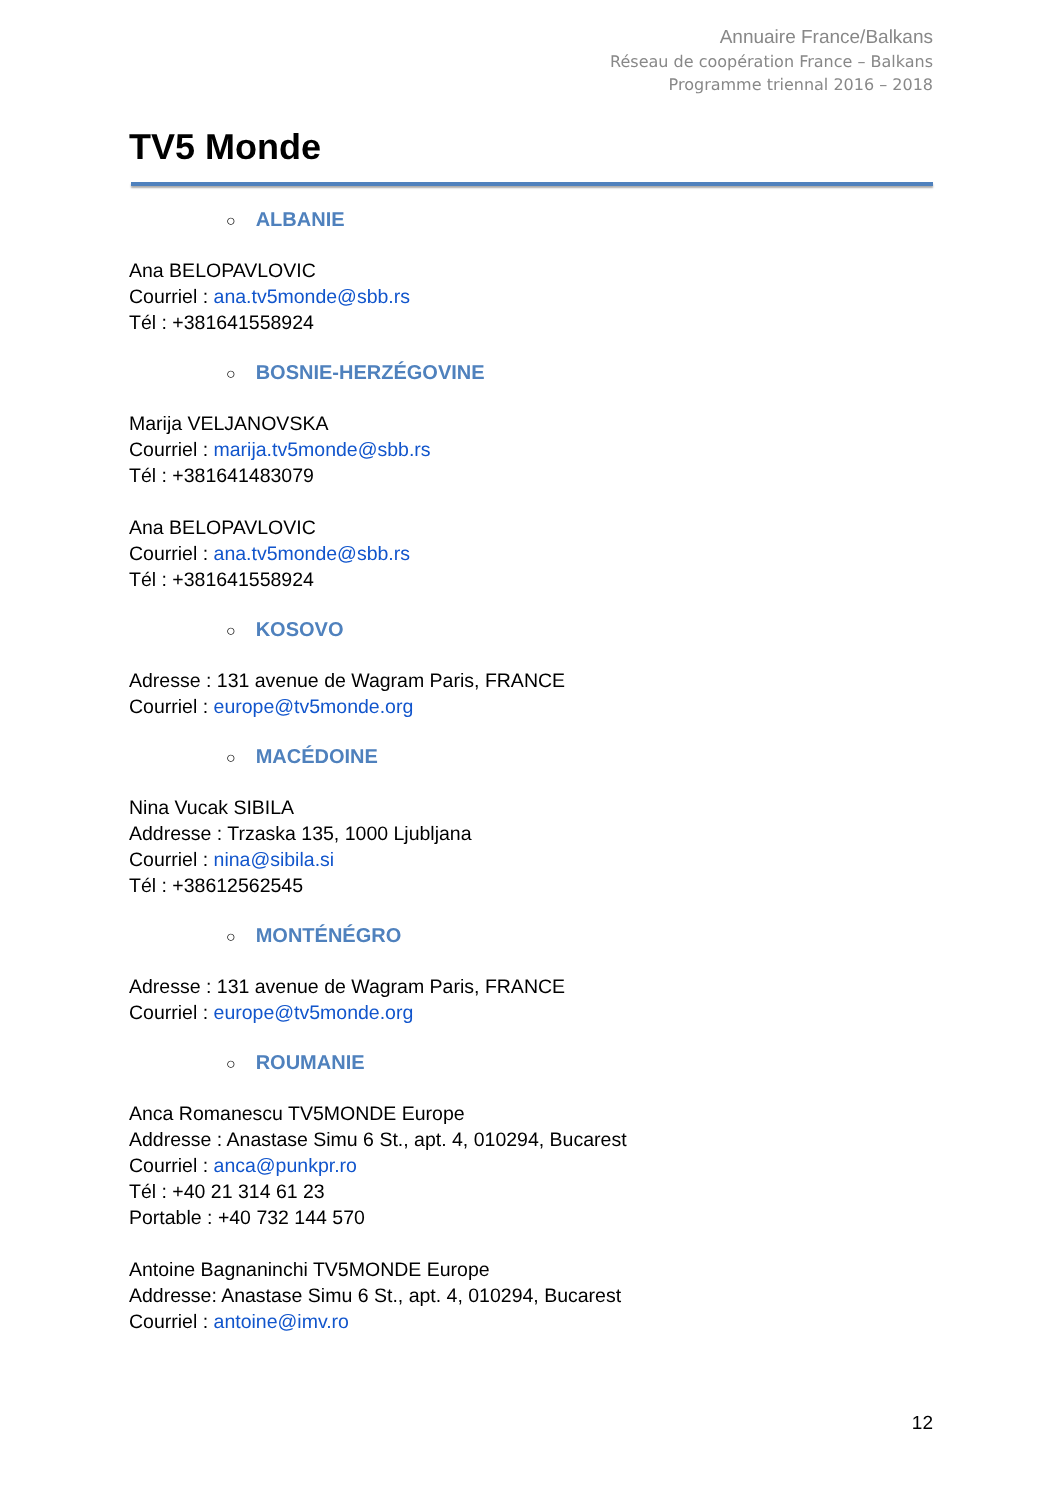Annuaire France/Balkans
Réseau de coopération France – Balkans
Programme triennal 2016 – 2018
TV5 Monde
○ ALBANIE
Ana BELOPAVLOVIC
Courriel : ana.tv5monde@sbb.rs
Tél : +381641558924
○ BOSNIE-HERZÉGOVINE
Marija VELJANOVSKA
Courriel : marija.tv5monde@sbb.rs
Tél : +381641483079
Ana BELOPAVLOVIC
Courriel : ana.tv5monde@sbb.rs
Tél : +381641558924
○ KOSOVO
Adresse : 131 avenue de Wagram Paris, FRANCE
Courriel : europe@tv5monde.org
○ MACÉDOINE
Nina Vucak SIBILA
Addresse : Trzaska 135, 1000 Ljubljana
Courriel : nina@sibila.si
Tél : +38612562545
○ MONTÉNÉGRO
Adresse : 131 avenue de Wagram Paris, FRANCE
Courriel : europe@tv5monde.org
○ ROUMANIE
Anca Romanescu TV5MONDE Europe
Addresse : Anastase Simu 6 St., apt. 4, 010294, Bucarest
Courriel : anca@punkpr.ro
Tél : +40 21 314 61 23
Portable : +40 732 144 570
Antoine Bagnaninchi TV5MONDE Europe
Addresse: Anastase Simu 6 St., apt. 4, 010294, Bucarest
Courriel : antoine@imv.ro
12